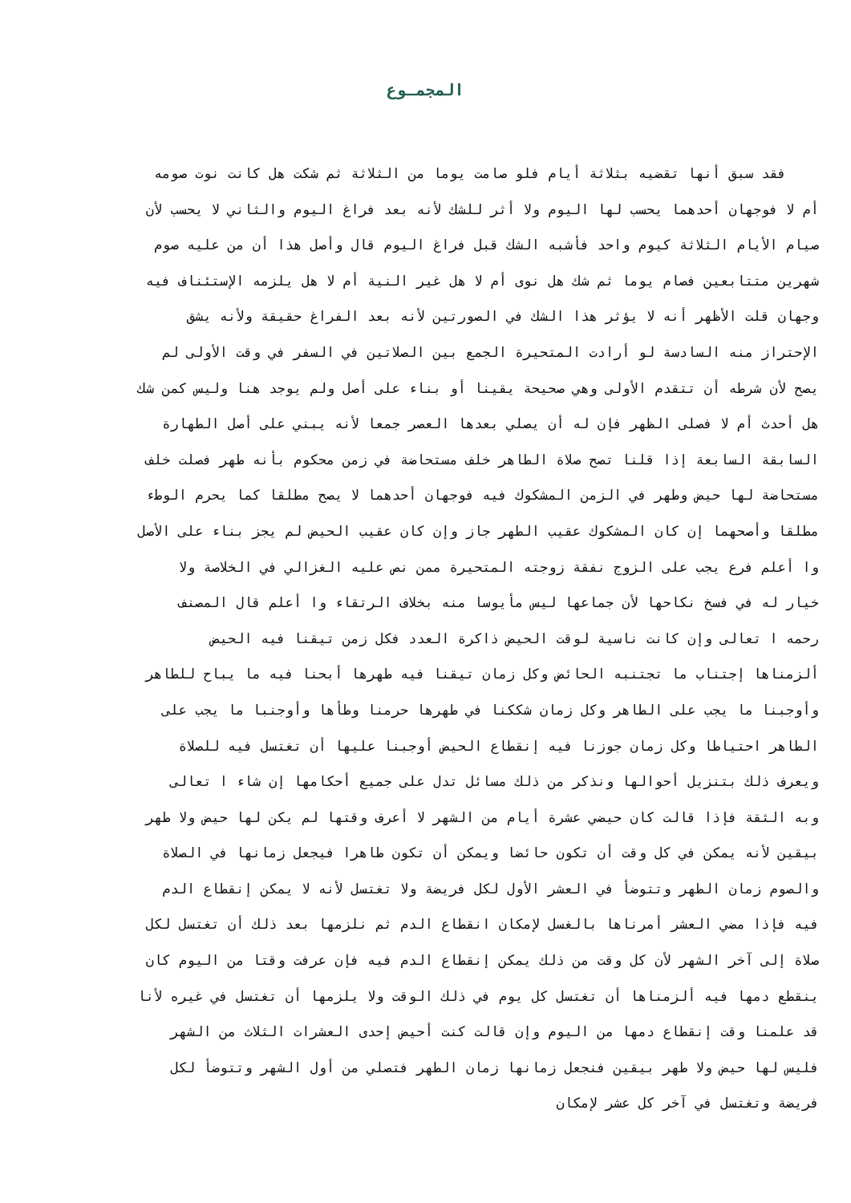المجمـوع
فقد سبق أنها تقضيه بثلاثة أيام فلو صامت يوما من الثلاثة ثم شكت هل كانت نوت صومه
أم لا فوجهان أحدهما يحسب لها اليوم ولا أثر للشك لأنه بعد فراغ اليوم والثاني لا يحسب لأن
صيام الأيام الثلاثة كيوم واحد فأشبه الشك قبل فراغ اليوم قال وأصل هذا أن من عليه صوم
شهرين متتابعين فصام يوما ثم شك هل نوى أم لا هل غير النية أم لا هل يلزمه الإستئناف فيه
وجهان قلت الأظهر أنه لا يؤثر هذا الشك في الصورتين لأنه بعد الفراغ حقيقة ولأنه يشق
الإحتراز منه السادسة لو أرادت المتحيرة الجمع بين الصلاتين في السفر في وقت الأولى لم
يصح لأن شرطه أن تتقدم الأولى وهي صحيحة يقينا أو بناء على أصل ولم يوجد هنا وليس كمن شك
هل أحدث أم لا فصلى الظهر فإن له أن يصلي بعدها العصر جمعا لأنه يبني على أصل الطهارة
السابقة السابعة إذا قلنا تصح صلاة الطاهر خلف مستحاضة في زمن محكوم بأنه طهر فصلت خلف
مستحاضة لها حيض وطهر في الزمن المشكوك فيه فوجهان أحدهما لا يصح مطلقا كما يحرم الوطء
مطلقا وأصحهما إن كان المشكوك عقيب الطهر جاز وإن كان عقيب الحيض لم يجز بناء على الأصل
وا أعلم فرع يجب على الزوج نفقة زوجته المتحيرة ممن نص عليه الغزالي في الخلاصة ولا
خيار له في فسخ نكاحها لأن جماعها ليس مأيوسا منه بخلاف الرتقاء وا أعلم قال المصنف
رحمه ا تعالى وإن كانت ناسية لوقت الحيض ذاكرة العدد فكل زمن تيقنا فيه الحيض
ألزمناها إجتناب ما تجتنبه الحائض وكل زمان تيقنا فيه طهرها أبحنا فيه ما يباح للطاهر
وأوجبنا ما يجب على الطاهر وكل زمان شككنا في طهرها حرمنا وطأها وأوجنبا ما يجب على
الطاهر احتياطا وكل زمان جوزنا فيه إنقطاع الحيض أوجبنا عليها أن تغتسل فيه للصلاة
ويعرف ذلك بتنزيل أحوالها ونذكر من ذلك مسائل تدل على جميع أحكامها إن شاء ا تعالى
وبه الثقة فإذا قالت كان حيضي عشرة أيام من الشهر لا أعرف وقتها لم يكن لها حيض ولا طهر
بيقين لأنه يمكن في كل وقت أن تكون حائضا ويمكن أن تكون طاهرا فيجعل زمانها في الصلاة
والصوم زمان الطهر وتتوضأ في العشر الأول لكل فريضة ولا تغتسل لأنه لا يمكن إنقطاع الدم
فيه فإذا مضي العشر أمرناها بالغسل لإمكان انقطاع الدم ثم نلزمها بعد ذلك أن تغتسل لكل
صلاة إلى آخر الشهر لأن كل وقت من ذلك يمكن إنقطاع الدم فيه فإن عرفت وقتا من اليوم كان
ينقطع دمها فيه ألزمناها أن تغتسل كل يوم في ذلك الوقت ولا يلزمها أن تغتسل في غيره لأنا
قد علمنا وقت إنقطاع دمها من اليوم وإن قالت كنت أحيض إحدى العشرات الثلاث من الشهر
فليس لها حيض ولا طهر بيقين فنجعل زمانها زمان الطهر فتصلي من أول الشهر وتتوضأ لكل
فريضة وتغتسل في آخر كل عشر لإمكان